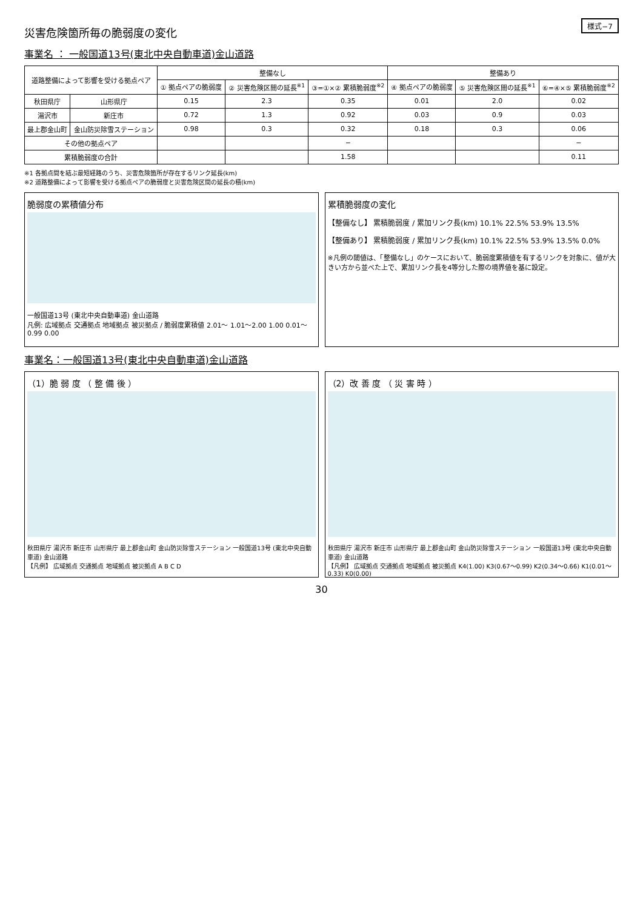様式−7
災害危険箇所毎の脆弱度の変化
事業名 ： 一般国道13号(東北中央自動車道)金山道路
| 道路整備によって影響を受ける拠点ペア | | 整備なし | | | 整備あり | | |
| --- | --- | --- | --- | --- | --- | --- | --- |
| | | ① 拠点ペアの脆弱度 | ② 災害危険区間の延長<sup>※1</sup> | ③=①×② 累積脆弱度<sup>※2</sup> | ④ 拠点ペアの脆弱度 | ⑤ 災害危険区間の延長<sup>※1</sup> | ⑥=④×⑤ 累積脆弱度<sup>※2</sup> |
| 秋田県庁 | 山形県庁 | 0.15 | 2.3 | 0.35 | 0.01 | 2.0 | 0.02 |
| 湯沢市 | 新庄市 | 0.72 | 1.3 | 0.92 | 0.03 | 0.9 | 0.03 |
| 最上郡金山町 | 金山防災除雪ステーション | 0.98 | 0.3 | 0.32 | 0.18 | 0.3 | 0.06 |
| その他の拠点ペア | | | | − | | | − |
| 累積脆弱度の合計 | | | | 1.58 | | | 0.11 |
※1 各拠点間を結ぶ最短経路のうち、災害危険箇所が存在するリンク延長(km)
※2 道路整備によって影響を受ける拠点ペアの脆弱度と災害危険区間の延長の積(km)
脆弱度の累積値分布
一般国道13号 (東北中央自動車道) 金山道路
凡例: 広域拠点 交通拠点 地域拠点 被災拠点 / 脆弱度累積値 2.01〜 1.01〜2.00 1.00 0.01〜0.99 0.00
累積脆弱度の変化
【整備なし】 累積脆弱度 / 累加リンク長(km) 10.1% 22.5% 53.9% 13.5%
【整備あり】 累積脆弱度 / 累加リンク長(km) 10.1% 22.5% 53.9% 13.5% 0.0%
※凡例の閾値は、「整備なし」のケースにおいて、脆弱度累積値を有するリンクを対象に、値が大きい方から並べた上で、累加リンク長を4等分した際の境界値を基に設定。
事業名：一般国道13号(東北中央自動車道)金山道路
（1）脆 弱 度 （ 整 備 後 ）
秋田県庁 湯沢市 新庄市 山形県庁 最上郡金山町 金山防災除雪ステーション 一般国道13号 (東北中央自動車道) 金山道路
【凡例】 広域拠点 交通拠点 地域拠点 被災拠点 A B C D
（2）改 善 度 （ 災 害 時 ）
秋田県庁 湯沢市 新庄市 山形県庁 最上郡金山町 金山防災除雪ステーション 一般国道13号 (東北中央自動車道) 金山道路
【凡例】 広域拠点 交通拠点 地域拠点 被災拠点 K4(1.00) K3(0.67〜0.99) K2(0.34〜0.66) K1(0.01〜0.33) K0(0.00)
30